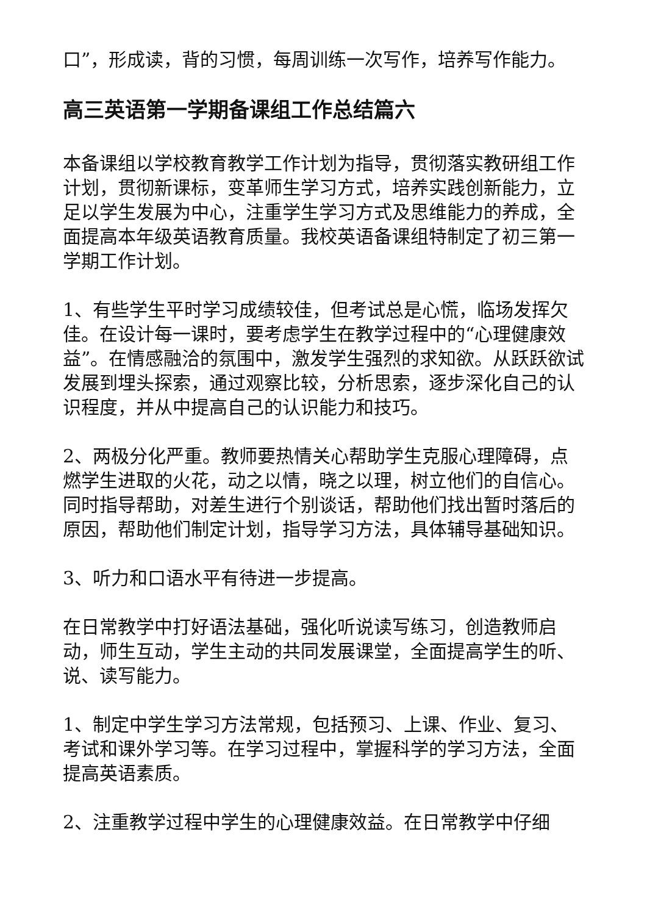口”，形成读，背的习惯，每周训练一次写作，培养写作能力。
高三英语第一学期备课组工作总结篇六
本备课组以学校教育教学工作计划为指导，贯彻落实教研组工作计划，贯彻新课标，变革师生学习方式，培养实践创新能力，立足以学生发展为中心，注重学生学习方式及思维能力的养成，全面提高本年级英语教育质量。我校英语备课组特制定了初三第一学期工作计划。
1、有些学生平时学习成绩较佳，但考试总是心慌，临场发挥欠佳。在设计每一课时，要考虑学生在教学过程中的“心理健康效益”。在情感融洽的氛围中，激发学生强烈的求知欲。从跃跃欲试发展到埋头探索，通过观察比较，分析思索，逐步深化自己的认识程度，并从中提高自己的认识能力和技巧。
2、两极分化严重。教师要热情关心帮助学生克服心理障碍，点燃学生进取的火花，动之以情，晓之以理，树立他们的自信心。同时指导帮助，对差生进行个别谈话，帮助他们找出暂时落后的原因，帮助他们制定计划，指导学习方法，具体辅导基础知识。
3、听力和口语水平有待进一步提高。
在日常教学中打好语法基础，强化听说读写练习，创造教师启动，师生互动，学生主动的共同发展课堂，全面提高学生的听、说、读写能力。
1、制定中学生学习方法常规，包括预习、上课、作业、复习、考试和课外学习等。在学习过程中，掌握科学的学习方法，全面提高英语素质。
2、注重教学过程中学生的心理健康效益。在日常教学中仔细